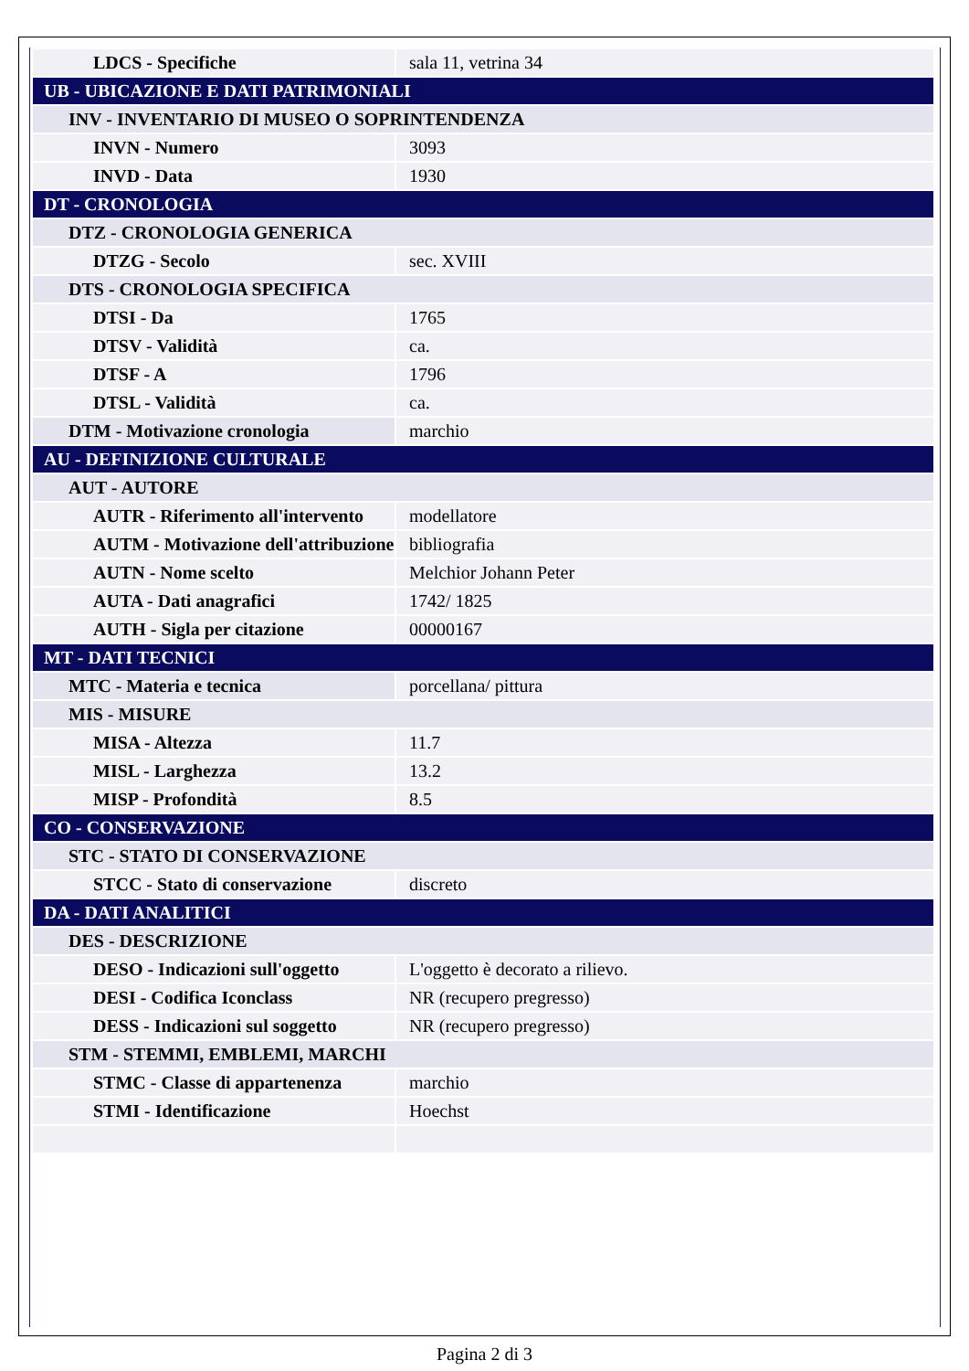| LDCS - Specifiche | sala 11, vetrina 34 |
| UB - UBICAZIONE E DATI PATRIMONIALI | |
| INV - INVENTARIO DI MUSEO O SOPRINTENDENZA | |
| INVN - Numero | 3093 |
| INVD - Data | 1930 |
| DT - CRONOLOGIA | |
| DTZ - CRONOLOGIA GENERICA | |
| DTZG - Secolo | sec. XVIII |
| DTS - CRONOLOGIA SPECIFICA | |
| DTSI - Da | 1765 |
| DTSV - Validità | ca. |
| DTSF - A | 1796 |
| DTSL - Validità | ca. |
| DTM - Motivazione cronologia | marchio |
| AU - DEFINIZIONE CULTURALE | |
| AUT - AUTORE | |
| AUTR - Riferimento all'intervento | modellatore |
| AUTM - Motivazione dell'attribuzione | bibliografia |
| AUTN - Nome scelto | Melchior Johann Peter |
| AUTA - Dati anagrafici | 1742/ 1825 |
| AUTH - Sigla per citazione | 00000167 |
| MT - DATI TECNICI | |
| MTC - Materia e tecnica | porcellana/ pittura |
| MIS - MISURE | |
| MISA - Altezza | 11.7 |
| MISL - Larghezza | 13.2 |
| MISP - Profondità | 8.5 |
| CO - CONSERVAZIONE | |
| STC - STATO DI CONSERVAZIONE | |
| STCC - Stato di conservazione | discreto |
| DA - DATI ANALITICI | |
| DES - DESCRIZIONE | |
| DESO - Indicazioni sull'oggetto | L'oggetto è decorato a rilievo. |
| DESI - Codifica Iconclass | NR (recupero pregresso) |
| DESS - Indicazioni sul soggetto | NR (recupero pregresso) |
| STM - STEMMI, EMBLEMI, MARCHI | |
| STMC - Classe di appartenenza | marchio |
| STMI - Identificazione | Hoechst |
Pagina 2 di 3